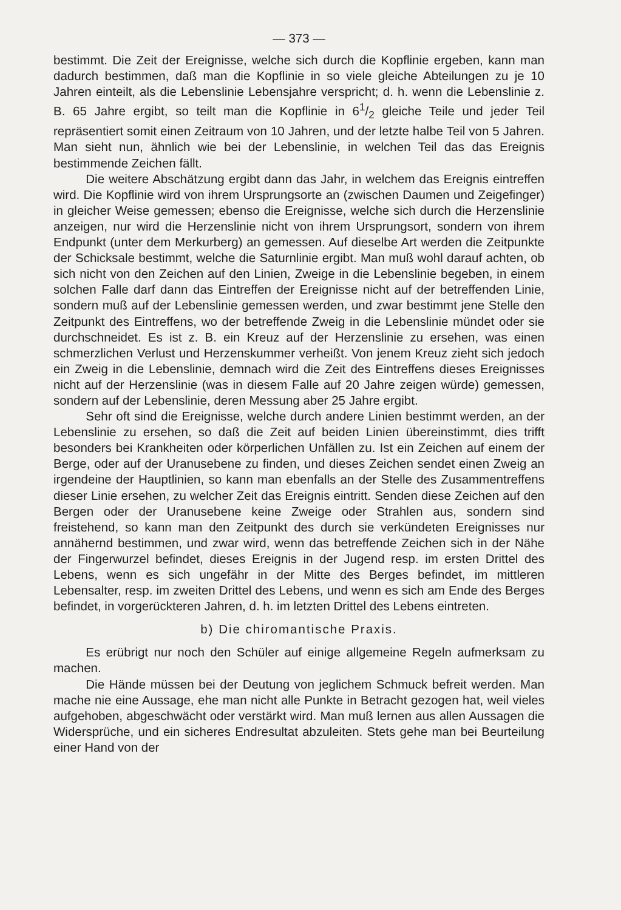— 373 —
bestimmt. Die Zeit der Ereignisse, welche sich durch die Kopflinie ergeben, kann man dadurch bestimmen, daß man die Kopflinie in so viele gleiche Abteilungen zu je 10 Jahren einteilt, als die Lebenslinie Lebensjahre verspricht; d. h. wenn die Lebenslinie z. B. 65 Jahre ergibt, so teilt man die Kopflinie in 61/2 gleiche Teile und jeder Teil repräsentiert somit einen Zeitraum von 10 Jahren, und der letzte halbe Teil von 5 Jahren. Man sieht nun, ähnlich wie bei der Lebenslinie, in welchen Teil das das Ereignis bestimmende Zeichen fällt.
Die weitere Abschätzung ergibt dann das Jahr, in welchem das Ereignis eintreffen wird. Die Kopflinie wird von ihrem Ursprungsorte an (zwischen Daumen und Zeigefinger) in gleicher Weise gemessen; ebenso die Ereignisse, welche sich durch die Herzenslinie anzeigen, nur wird die Herzenslinie nicht von ihrem Ursprungsort, sondern von ihrem Endpunkt (unter dem Merkurberg) an gemessen. Auf dieselbe Art werden die Zeitpunkte der Schicksale bestimmt, welche die Saturnlinie ergibt. Man muß wohl darauf achten, ob sich nicht von den Zeichen auf den Linien, Zweige in die Lebenslinie begeben, in einem solchen Falle darf dann das Eintreffen der Ereignisse nicht auf der betreffenden Linie, sondern muß auf der Lebenslinie gemessen werden, und zwar bestimmt jene Stelle den Zeitpunkt des Eintreffens, wo der betreffende Zweig in die Lebenslinie mündet oder sie durchschneidet. Es ist z. B. ein Kreuz auf der Herzenslinie zu ersehen, was einen schmerzlichen Verlust und Herzenskummer verheißt. Von jenem Kreuz zieht sich jedoch ein Zweig in die Lebenslinie, demnach wird die Zeit des Eintreffens dieses Ereignisses nicht auf der Herzenslinie (was in diesem Falle auf 20 Jahre zeigen würde) gemessen, sondern auf der Lebenslinie, deren Messung aber 25 Jahre ergibt.
Sehr oft sind die Ereignisse, welche durch andere Linien bestimmt werden, an der Lebenslinie zu ersehen, so daß die Zeit auf beiden Linien übereinstimmt, dies trifft besonders bei Krankheiten oder körperlichen Unfällen zu. Ist ein Zeichen auf einem der Berge, oder auf der Uranusebene zu finden, und dieses Zeichen sendet einen Zweig an irgendeine der Hauptlinien, so kann man ebenfalls an der Stelle des Zusammentreffens dieser Linie ersehen, zu welcher Zeit das Ereignis eintritt. Senden diese Zeichen auf den Bergen oder der Uranusebene keine Zweige oder Strahlen aus, sondern sind freistehend, so kann man den Zeitpunkt des durch sie verkündeten Ereignisses nur annähernd bestimmen, und zwar wird, wenn das betreffende Zeichen sich in der Nähe der Fingerwurzel befindet, dieses Ereignis in der Jugend resp. im ersten Drittel des Lebens, wenn es sich ungefähr in der Mitte des Berges befindet, im mittleren Lebensalter, resp. im zweiten Drittel des Lebens, und wenn es sich am Ende des Berges befindet, in vorgerückteren Jahren, d. h. im letzten Drittel des Lebens eintreten.
b) Die chiromantische Praxis.
Es erübrigt nur noch den Schüler auf einige allgemeine Regeln aufmerksam zu machen.
Die Hände müssen bei der Deutung von jeglichem Schmuck befreit werden. Man mache nie eine Aussage, ehe man nicht alle Punkte in Betracht gezogen hat, weil vieles aufgehoben, abgeschwächt oder verstärkt wird. Man muß lernen aus allen Aussagen die Widersprüche, und ein sicheres Endresultat abzuleiten. Stets gehe man bei Beurteilung einer Hand von der